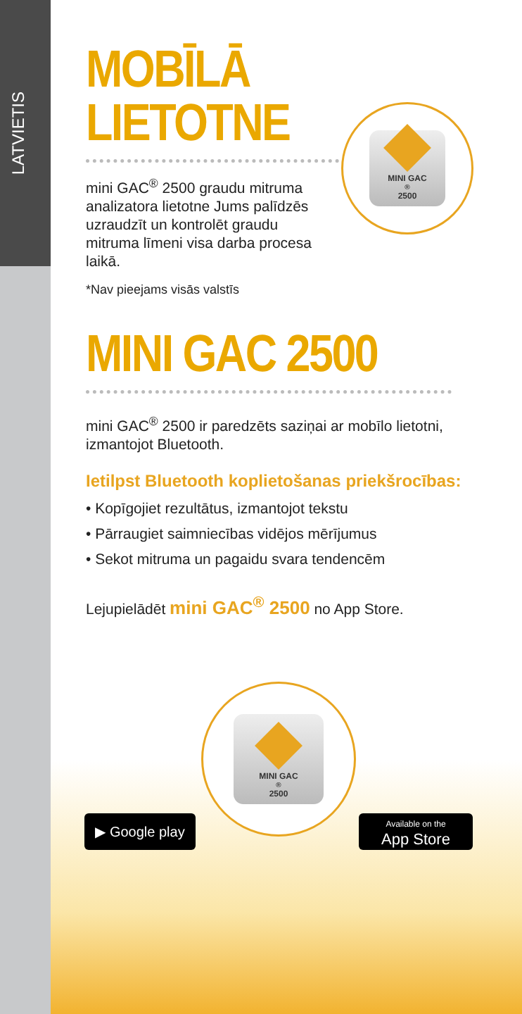LATVIETIS
MINI GAC<sup>®</sup> 2500
MINI GAC<sup>®</sup> 2500
MOBĪLĀ
LIETOTNE
mini GAC<sup>®</sup> 2500 graudu mitruma analizatora lietotne Jums palīdzēs uzraudzīt un kontrolēt graudu mitruma līmeni visa darba procesa laikā.
*Nav pieejams visās valstīs
MINI GAC 2500
mini GAC<sup>®</sup> 2500 ir paredzēts saziņai ar mobīlo lietotni, izmantojot Bluetooth.
Ietilpst Bluetooth koplietošanas priekšrocības:
• Kopīgojiet rezultātus, izmantojot tekstu
• Pārraugiet saimniecības vidējos mērījumus
• Sekot mitruma un pagaidu svara tendencēm
Lejupielādēt mini GAC<sup>®</sup> 2500 no App Store.
▶ Google play
Available on the
App Store